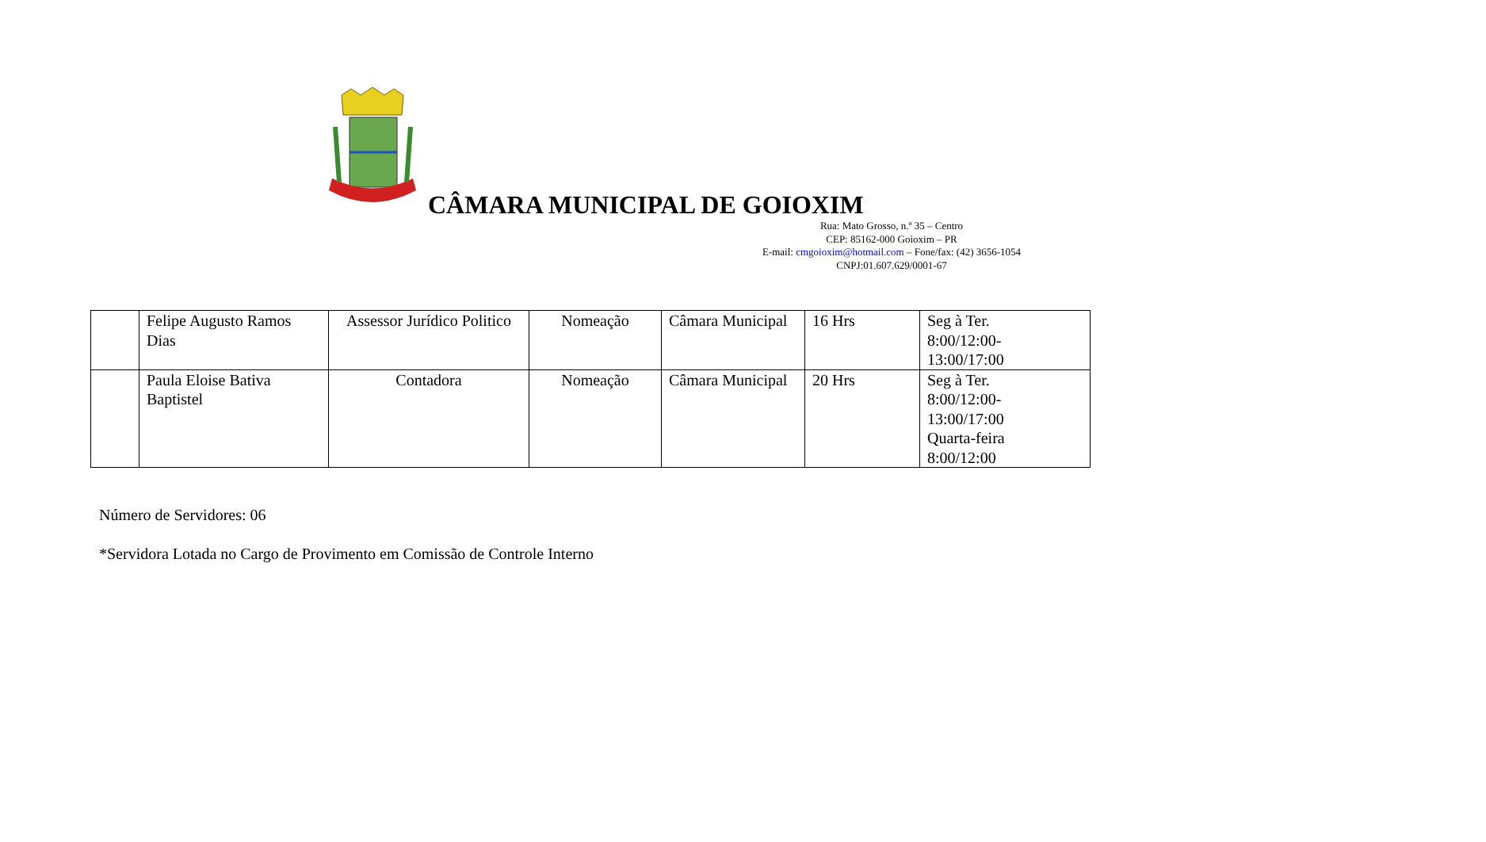CÂMARA MUNICIPAL DE GOIOXIM
Rua: Mato Grosso, n.º 35 – Centro
CEP: 85162-000 Goioxim – PR
E-mail: cmgoioxim@hotmail.com – Fone/fax: (42) 3656-1054
CNPJ:01.607.629/0001-67
| | Felipe Augusto Ramos Dias | Assessor Jurídico Politico | Nomeação | Câmara Municipal | 16 Hrs | Seg à Ter. 8:00/12:00- 13:00/17:00 |
| | Paula Eloise Bativa Baptistel | Contadora | Nomeação | Câmara Municipal | 20 Hrs | Seg à Ter. 8:00/12:00- 13:00/17:00 Quarta-feira 8:00/12:00 |
Número de Servidores: 06
*Servidora Lotada no Cargo de Provimento em Comissão de Controle Interno